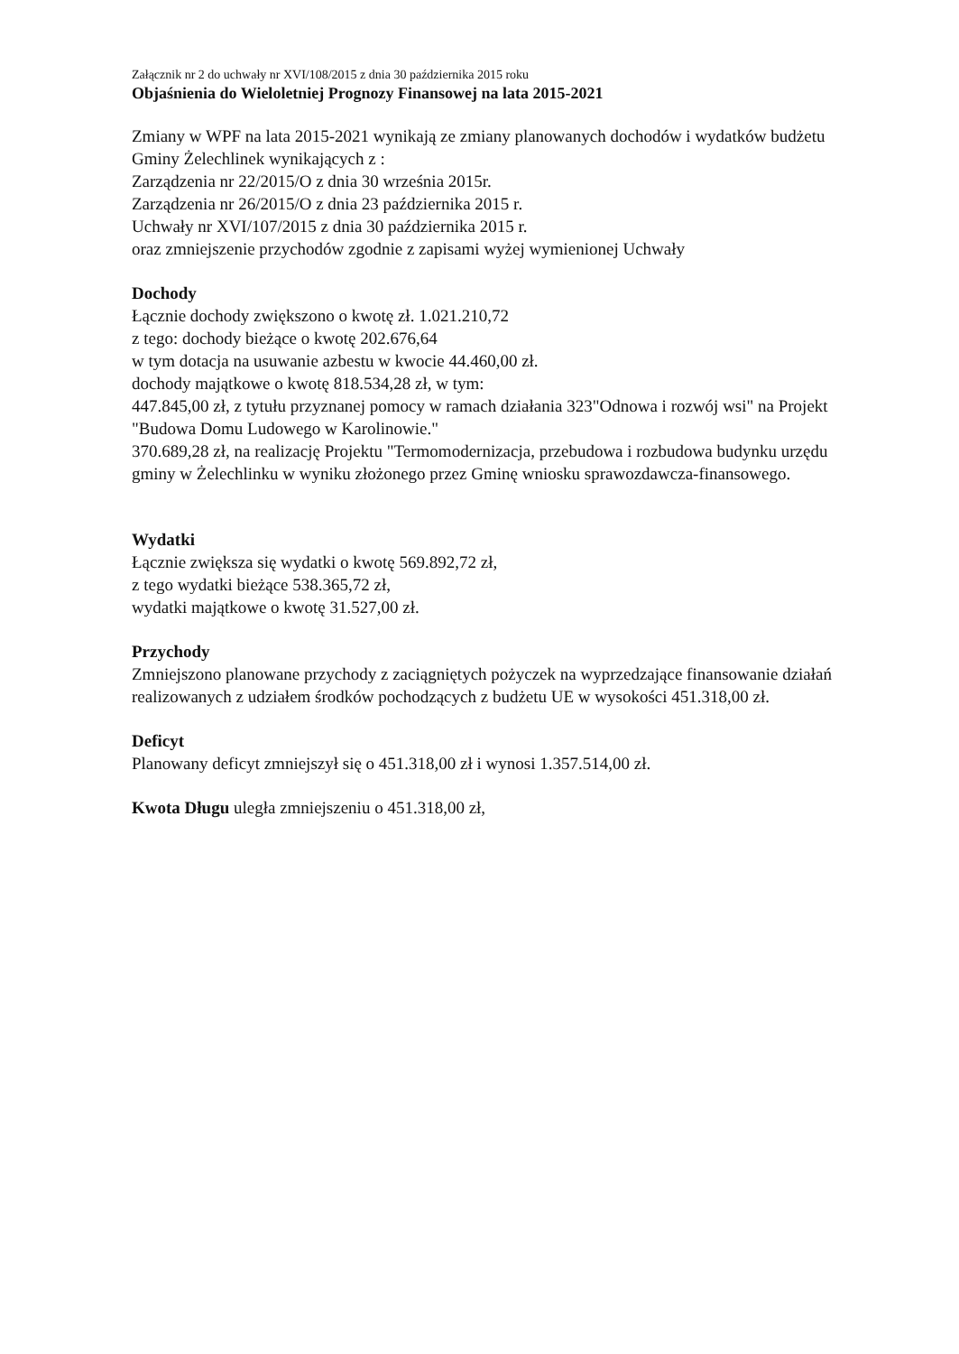Załącznik nr 2 do uchwały nr XVI/108/2015 z dnia 30 października 2015 roku
Objaśnienia do Wieloletniej Prognozy Finansowej na lata 2015-2021
Zmiany w WPF na lata 2015-2021 wynikają ze zmiany planowanych dochodów i wydatków budżetu Gminy Żelechlinek wynikających z :
Zarządzenia nr 22/2015/O z dnia 30 września 2015r.
Zarządzenia nr 26/2015/O z dnia 23 października 2015 r.
Uchwały nr XVI/107/2015 z dnia 30 października 2015 r.
oraz zmniejszenie przychodów zgodnie z zapisami wyżej wymienionej Uchwały
Dochody
Łącznie dochody zwiększono o kwotę zł. 1.021.210,72
z tego: dochody bieżące o kwotę 202.676,64
w tym dotacja na usuwanie azbestu w kwocie 44.460,00 zł.
dochody majątkowe o kwotę 818.534,28 zł, w tym:
447.845,00 zł, z tytułu przyznanej pomocy w ramach działania 323"Odnowa i rozwój wsi" na Projekt "Budowa Domu Ludowego w Karolinowie."
370.689,28 zł, na realizację Projektu "Termomodernizacja, przebudowa i rozbudowa budynku urzędu gminy w Żelechlinku w wyniku złożonego przez Gminę wniosku sprawozdawcza-finansowego.
Wydatki
Łącznie zwiększa się wydatki o kwotę 569.892,72 zł,
z tego wydatki bieżące 538.365,72 zł,
wydatki majątkowe o kwotę 31.527,00 zł.
Przychody
Zmniejszono planowane przychody z zaciągniętych pożyczek na wyprzedzające finansowanie działań realizowanych z udziałem środków pochodzących z budżetu UE w wysokości 451.318,00 zł.
Deficyt
Planowany deficyt zmniejszył się o 451.318,00 zł i wynosi 1.357.514,00 zł.
Kwota Długu uległa zmniejszeniu o 451.318,00 zł,